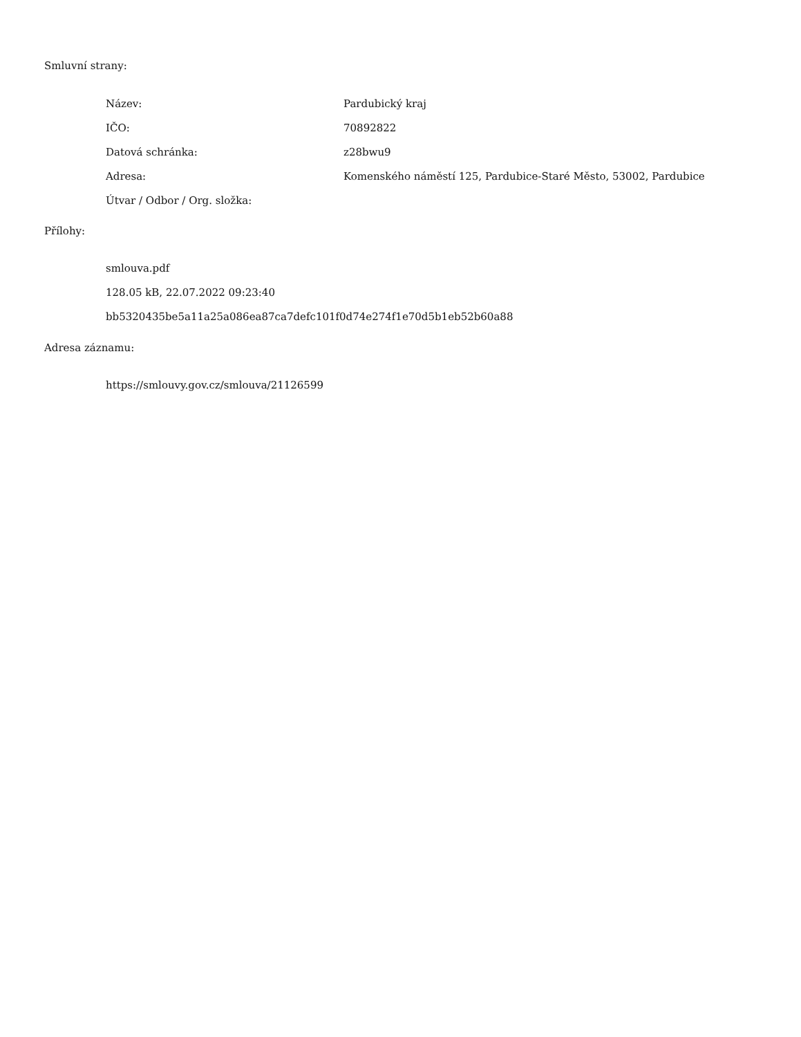Smluvní strany:
| Název: | Pardubický kraj |
| IČO: | 70892822 |
| Datová schránka: | z28bwu9 |
| Adresa: | Komenského náměstí 125, Pardubice-Staré Město, 53002, Pardubice |
| Útvar / Odbor / Org. složka: | |
Přílohy:
smlouva.pdf
128.05 kB, 22.07.2022 09:23:40
bb5320435be5a11a25a086ea87ca7defc101f0d74e274f1e70d5b1eb52b60a88
Adresa záznamu:
https://smlouvy.gov.cz/smlouva/21126599